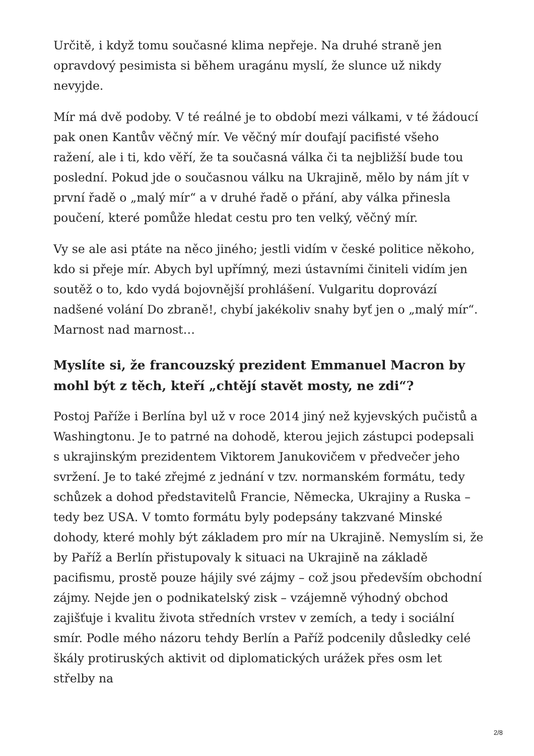Určitě, i když tomu současné klima nepřeje. Na druhé straně jen opravdový pesimista si během uragánu myslí, že slunce už nikdy nevyjde.
Mír má dvě podoby. V té reálné je to období mezi válkami, v té žádoucí pak onen Kantův věčný mír. Ve věčný mír doufají pacifisté všeho ražení, ale i ti, kdo věří, že ta současná válka či ta nejbližší bude tou poslední. Pokud jde o současnou válku na Ukrajině, mělo by nám jít v první řadě o „malý mír“ a v druhé řadě o přání, aby válka přinesla poučení, které pomůže hledat cestu pro ten velký, věčný mír.
Vy se ale asi ptáte na něco jiného; jestli vidím v české politice někoho, kdo si přeje mír. Abych byl upřímný, mezi ústavními činiteli vidím jen soutěž o to, kdo vydá bojovnější prohlášení. Vulgaritu doprovází nadšené volání Do zbraně!, chybí jakékoliv snahy byť jen o „malý mír“. Marnost nad marnost…
Myslíte si, že francouzský prezident Emmanuel Macron by mohl být z těch, kteří „chtějí stavět mosty, ne zdi“?
Postoj Paříže i Berlína byl už v roce 2014 jiný než kyjevských pučistů a Washingtonu. Je to patrné na dohodě, kterou jejich zástupci podepsali s ukrajinským prezidentem Viktorem Janukovičem v předvečer jeho svržení. Je to také zřejmé z jednání v tzv. normanském formátu, tedy schůzek a dohod představitelů Francie, Německa, Ukrajiny a Ruska – tedy bez USA. V tomto formátu byly podepsány takzvané Minské dohody, které mohly být základem pro mír na Ukrajině. Nemyslím si, že by Paříž a Berlín přistupovaly k situaci na Ukrajině na základě pacifismu, prostě pouze hájily své zájmy – což jsou především obchodní zájmy. Nejde jen o podnikatelský zisk – vzájemně výhodný obchod zajišťuje i kvalitu života středních vrstev v zemích, a tedy i sociální smír. Podle mého názoru tehdy Berlín a Paříž podcenily důsledky celé škály protiruských aktivit od diplomatických urážek přes osm let střelby na
2/8